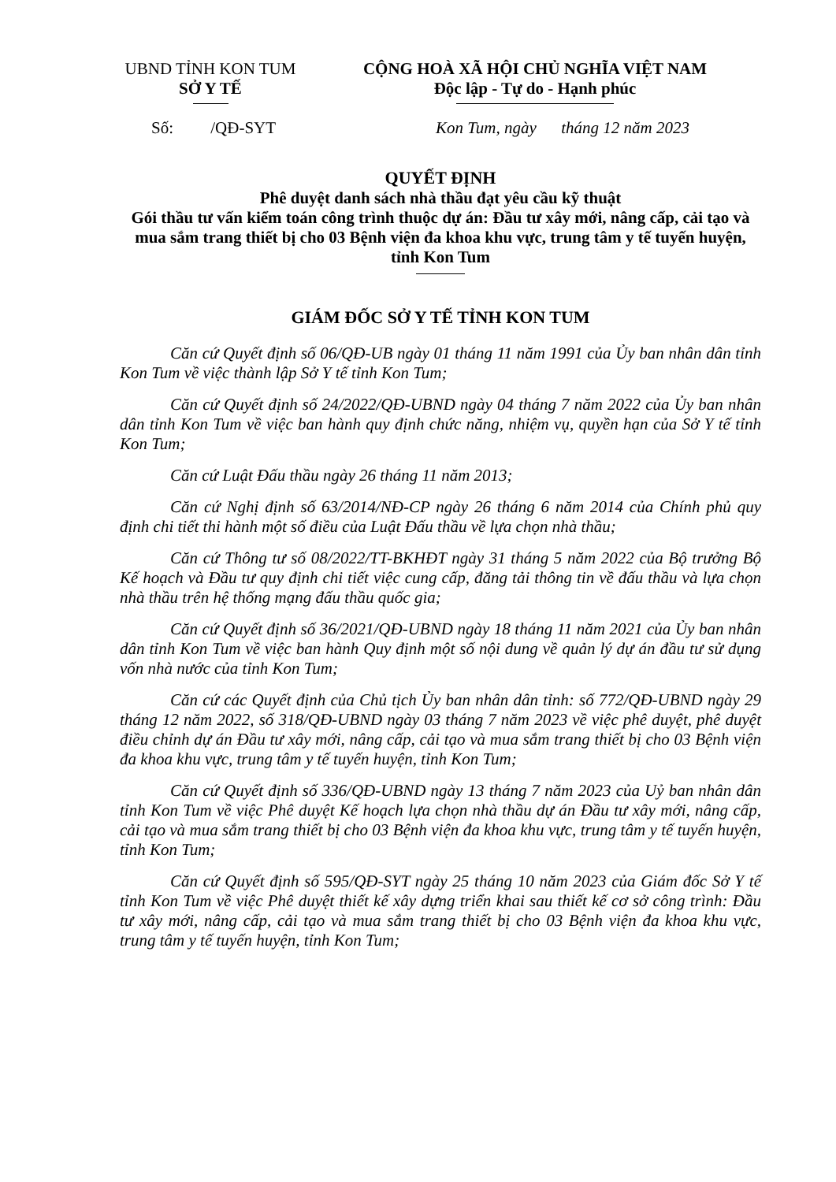UBND TỈNH KON TUM
SỞ Y TẾ
CỘNG HOÀ XÃ HỘI CHỦ NGHĨA VIỆT NAM
Độc lập - Tự do - Hạnh phúc
Số: /QĐ-SYT Kon Tum, ngày tháng 12 năm 2023
QUYẾT ĐỊNH
Phê duyệt danh sách nhà thầu đạt yêu cầu kỹ thuật
Gói thầu tư vấn kiểm toán công trình thuộc dự án: Đầu tư xây mới, nâng cấp, cải tạo và mua sắm trang thiết bị cho 03 Bệnh viện đa khoa khu vực, trung tâm y tế tuyến huyện, tỉnh Kon Tum
GIÁM ĐỐC SỞ Y TẾ TỈNH KON TUM
Căn cứ Quyết định số 06/QĐ-UB ngày 01 tháng 11 năm 1991 của Ủy ban nhân dân tỉnh Kon Tum về việc thành lập Sở Y tế tỉnh Kon Tum;
Căn cứ Quyết định số 24/2022/QĐ-UBND ngày 04 tháng 7 năm 2022 của Ủy ban nhân dân tỉnh Kon Tum về việc ban hành quy định chức năng, nhiệm vụ, quyền hạn của Sở Y tế tỉnh Kon Tum;
Căn cứ Luật Đấu thầu ngày 26 tháng 11 năm 2013;
Căn cứ Nghị định số 63/2014/NĐ-CP ngày 26 tháng 6 năm 2014 của Chính phủ quy định chi tiết thi hành một số điều của Luật Đấu thầu về lựa chọn nhà thầu;
Căn cứ Thông tư số 08/2022/TT-BKHĐT ngày 31 tháng 5 năm 2022 của Bộ trưởng Bộ Kế hoạch và Đầu tư quy định chi tiết việc cung cấp, đăng tải thông tin về đấu thầu và lựa chọn nhà thầu trên hệ thống mạng đấu thầu quốc gia;
Căn cứ Quyết định số 36/2021/QĐ-UBND ngày 18 tháng 11 năm 2021 của Ủy ban nhân dân tỉnh Kon Tum về việc ban hành Quy định một số nội dung về quản lý dự án đầu tư sử dụng vốn nhà nước của tỉnh Kon Tum;
Căn cứ các Quyết định của Chủ tịch Ủy ban nhân dân tỉnh: số 772/QĐ-UBND ngày 29 tháng 12 năm 2022, số 318/QĐ-UBND ngày 03 tháng 7 năm 2023 về việc phê duyệt, phê duyệt điều chỉnh dự án Đầu tư xây mới, nâng cấp, cải tạo và mua sắm trang thiết bị cho 03 Bệnh viện đa khoa khu vực, trung tâm y tế tuyến huyện, tỉnh Kon Tum;
Căn cứ Quyết định số 336/QĐ-UBND ngày 13 tháng 7 năm 2023 của Uỷ ban nhân dân tỉnh Kon Tum về việc Phê duyệt Kế hoạch lựa chọn nhà thầu dự án Đầu tư xây mới, nâng cấp, cải tạo và mua sắm trang thiết bị cho 03 Bệnh viện đa khoa khu vực, trung tâm y tế tuyến huyện, tỉnh Kon Tum;
Căn cứ Quyết định số 595/QĐ-SYT ngày 25 tháng 10 năm 2023 của Giám đốc Sở Y tế tỉnh Kon Tum về việc Phê duyệt thiết kế xây dựng triển khai sau thiết kế cơ sở công trình: Đầu tư xây mới, nâng cấp, cải tạo và mua sắm trang thiết bị cho 03 Bệnh viện đa khoa khu vực, trung tâm y tế tuyến huyện, tỉnh Kon Tum;